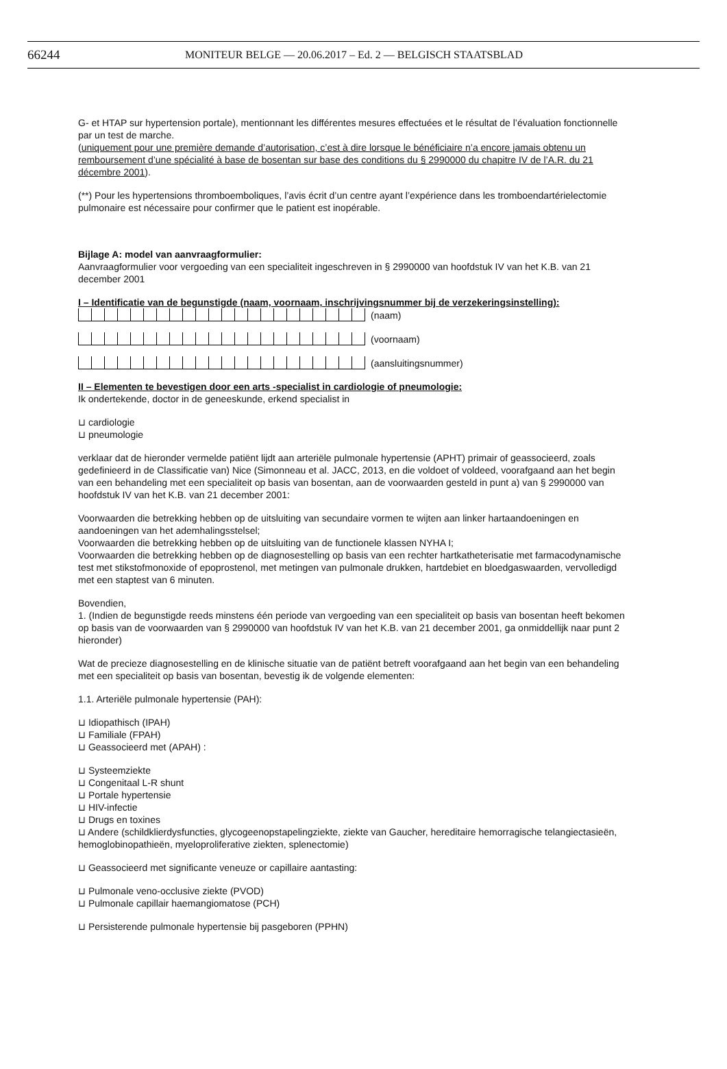66244 MONITEUR BELGE — 20.06.2017 – Ed. 2 — BELGISCH STAATSBLAD
G- et HTAP sur hypertension portale), mentionnant les différentes mesures effectuées et le résultat de l’évaluation fonctionnelle par un test de marche.
(uniquement pour une première demande d’autorisation, c’est à dire lorsque le bénéficiaire n’a encore jamais obtenu un remboursement d’une spécialité à base de bosentan sur base des conditions du § 2990000 du chapitre IV de l’A.R. du 21 décembre 2001).
(**) Pour les hypertensions thromboemboliques, l’avis écrit d’un centre ayant l’expérience dans les tromboendartérielectomie pulmonaire est nécessaire pour confirmer que le patient est inopérable.
Bijlage A: model van aanvraagformulier:
Aanvraagformulier voor vergoeding van een specialiteit ingeschreven in § 2990000 van hoofdstuk IV van het K.B. van 21 december 2001
I – Identificatie van de begunstigde (naam, voornaam, inschrijvingsnummer bij de verzekeringsinstelling):
(naam)
(voornaam)
(aansluitingsnummer)
II – Elementen te bevestigen door een arts -specialist in cardiologie of pneumologie:
Ik ondertekende, doctor in de geneeskunde, erkend specialist in
⊔ cardiologie
⊔ pneumologie
verklaar dat de hieronder vermelde patiënt lijdt aan arteriële pulmonale hypertensie (APHT) primair of geassocieerd, zoals gedefinieerd in de Classificatie van) Nice (Simonneau et al. JACC, 2013, en die voldoet of voldeed, voorafgaand aan het begin van een behandeling met een specialiteit op basis van bosentan, aan de voorwaarden gesteld in punt a) van § 2990000 van hoofdstuk IV van het K.B. van 21 december 2001:
Voorwaarden die betrekking hebben op de uitsluiting van secundaire vormen te wijten aan linker hartaandoeningen en aandoeningen van het ademhalingsstelsel;
Voorwaarden die betrekking hebben op de uitsluiting van de functionele klassen NYHA I;
Voorwaarden die betrekking hebben op de diagnosestelling op basis van een rechter hartkatheterisatie met farmacodynamische test met stikstofmonoxide of epoprostenol, met metingen van pulmonale drukken, hartdebiet en bloedgaswaarden, vervolledigd met een staptest van 6 minuten.
Bovendien,
1. (Indien de begunstigde reeds minstens één periode van vergoeding van een specialiteit op basis van bosentan heeft bekomen op basis van de voorwaarden van § 2990000 van hoofdstuk IV van het K.B. van 21 december 2001, ga onmiddellijk naar punt 2 hieronder)
Wat de precieze diagnosestelling en de klinische situatie van de patiënt betreft voorafgaand aan het begin van een behandeling met een specialiteit op basis van bosentan, bevestig ik de volgende elementen:
1.1. Arteriële pulmonale hypertensie (PAH):
⊔ Idiopathisch (IPAH)
⊔ Familiale (FPAH)
⊔ Geassocieerd met (APAH) :
⊔ Systeemziekte
⊔ Congenitaal L-R shunt
⊔ Portale hypertensie
⊔ HIV-infectie
⊔ Drugs en toxines
⊔ Andere (schildklierdysfuncties, glycogeenopstapelingziekte, ziekte van Gaucher, hereditaire hemorragische telangiectasieën, hemoglobinopathieën, myeloproliferative ziekten, splenectomie)
⊔ Geassocieerd met significante veneuze or capillaire aantasting:
⊔ Pulmonale veno-occlusive ziekte (PVOD)
⊔ Pulmonale capillair haemangiomatose (PCH)
⊔ Persisterende pulmonale hypertensie bij pasgeboren (PPHN)